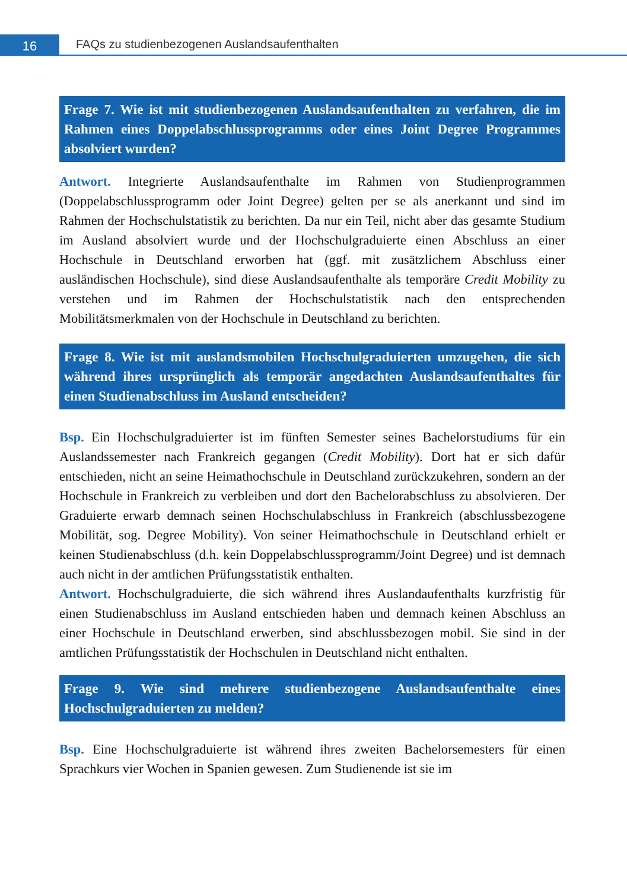16
FAQs zu studienbezogenen Auslandsaufenthalten
Frage 7. Wie ist mit studienbezogenen Auslandsaufenthalten zu verfahren, die im Rahmen eines Doppelabschlussprogramms oder eines Joint Degree Programmes absolviert wurden?
Antwort. Integrierte Auslandsaufenthalte im Rahmen von Studienprogrammen (Doppelabschlussprogramm oder Joint Degree) gelten per se als anerkannt und sind im Rahmen der Hochschulstatistik zu berichten. Da nur ein Teil, nicht aber das gesamte Studium im Ausland absolviert wurde und der Hochschulgraduierte einen Abschluss an einer Hochschule in Deutschland erworben hat (ggf. mit zusätzlichem Abschluss einer ausländischen Hochschule), sind diese Auslandsaufenthalte als temporäre Credit Mobility zu verstehen und im Rahmen der Hochschulstatistik nach den entsprechenden Mobilitätsmerkmalen von der Hochschule in Deutschland zu berichten.
Frage 8. Wie ist mit auslandsmobilen Hochschulgraduierten umzugehen, die sich während ihres ursprünglich als temporär angedachten Auslandsaufenthaltes für einen Studienabschluss im Ausland entscheiden?
Bsp. Ein Hochschulgraduierter ist im fünften Semester seines Bachelorstudiums für ein Auslandssemester nach Frankreich gegangen (Credit Mobility). Dort hat er sich dafür entschieden, nicht an seine Heimathochschule in Deutschland zurückzukehren, sondern an der Hochschule in Frankreich zu verbleiben und dort den Bachelorabschluss zu absolvieren. Der Graduierte erwarb demnach seinen Hochschulabschluss in Frankreich (abschlussbezogene Mobilität, sog. Degree Mobility). Von seiner Heimathochschule in Deutschland erhielt er keinen Studienabschluss (d.h. kein Doppelabschlussprogramm/Joint Degree) und ist demnach auch nicht in der amtlichen Prüfungsstatistik enthalten.
Antwort. Hochschulgraduierte, die sich während ihres Auslandaufenthalts kurzfristig für einen Studienabschluss im Ausland entschieden haben und demnach keinen Abschluss an einer Hochschule in Deutschland erwerben, sind abschlussbezogen mobil. Sie sind in der amtlichen Prüfungsstatistik der Hochschulen in Deutschland nicht enthalten.
Frage 9. Wie sind mehrere studienbezogene Auslandsaufenthalte eines Hochschulgraduierten zu melden?
Bsp. Eine Hochschulgraduierte ist während ihres zweiten Bachelorsemesters für einen Sprachkurs vier Wochen in Spanien gewesen. Zum Studienende ist sie im